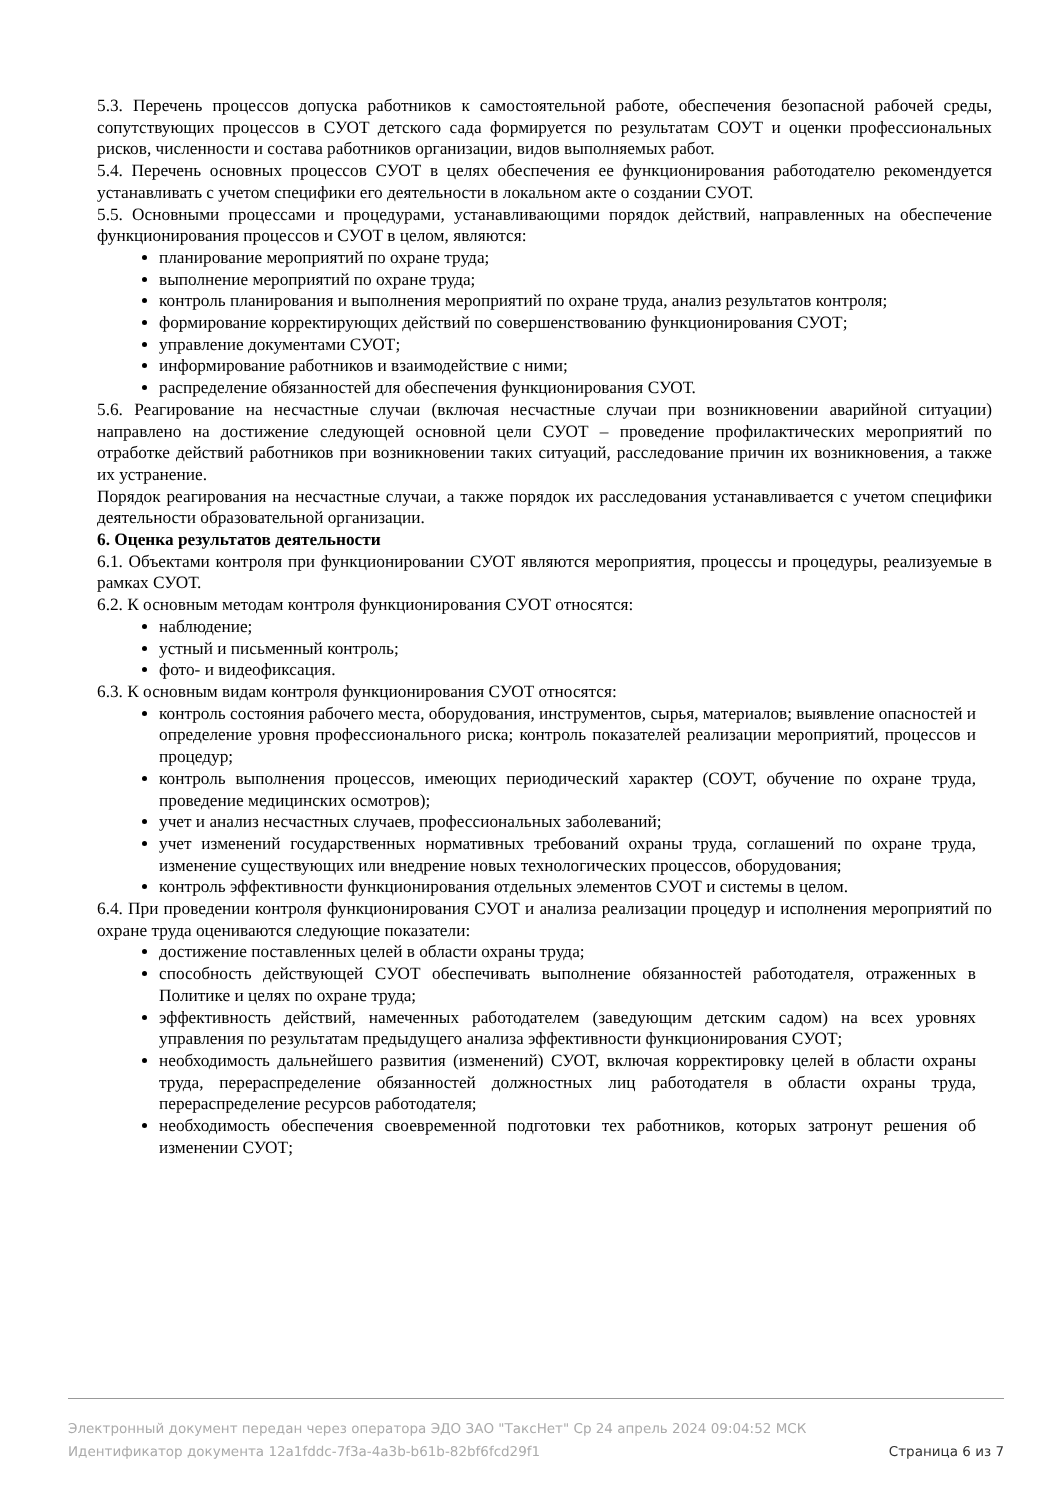5.3. Перечень процессов допуска работников к самостоятельной работе, обеспечения безопасной рабочей среды, сопутствующих процессов в СУОТ детского сада формируется по результатам СОУТ и оценки профессиональных рисков, численности и состава работников организации, видов выполняемых работ.
5.4. Перечень основных процессов СУОТ в целях обеспечения ее функционирования работодателю рекомендуется устанавливать с учетом специфики его деятельности в локальном акте о создании СУОТ.
5.5. Основными процессами и процедурами, устанавливающими порядок действий, направленных на обеспечение функционирования процессов и СУОТ в целом, являются:
планирование мероприятий по охране труда;
выполнение мероприятий по охране труда;
контроль планирования и выполнения мероприятий по охране труда, анализ результатов контроля;
формирование корректирующих действий по совершенствованию функционирования СУОТ;
управление документами СУОТ;
информирование работников и взаимодействие с ними;
распределение обязанностей для обеспечения функционирования СУОТ.
5.6. Реагирование на несчастные случаи (включая несчастные случаи при возникновении аварийной ситуации) направлено на достижение следующей основной цели СУОТ – проведение профилактических мероприятий по отработке действий работников при возникновении таких ситуаций, расследование причин их возникновения, а также их устранение.
Порядок реагирования на несчастные случаи, а также порядок их расследования устанавливается с учетом специфики деятельности образовательной организации.
6. Оценка результатов деятельности
6.1. Объектами контроля при функционировании СУОТ являются мероприятия, процессы и процедуры, реализуемые в рамках СУОТ.
6.2. К основным методам контроля функционирования СУОТ относятся:
наблюдение;
устный и письменный контроль;
фото- и видеофиксация.
6.3. К основным видам контроля функционирования СУОТ относятся:
контроль состояния рабочего места, оборудования, инструментов, сырья, материалов; выявление опасностей и определение уровня профессионального риска; контроль показателей реализации мероприятий, процессов и процедур;
контроль выполнения процессов, имеющих периодический характер (СОУТ, обучение по охране труда, проведение медицинских осмотров);
учет и анализ несчастных случаев, профессиональных заболеваний;
учет изменений государственных нормативных требований охраны труда, соглашений по охране труда, изменение существующих или внедрение новых технологических процессов, оборудования;
контроль эффективности функционирования отдельных элементов СУОТ и системы в целом.
6.4. При проведении контроля функционирования СУОТ и анализа реализации процедур и исполнения мероприятий по охране труда оцениваются следующие показатели:
достижение поставленных целей в области охраны труда;
способность действующей СУОТ обеспечивать выполнение обязанностей работодателя, отраженных в Политике и целях по охране труда;
эффективность действий, намеченных работодателем (заведующим детским садом) на всех уровнях управления по результатам предыдущего анализа эффективности функционирования СУОТ;
необходимость дальнейшего развития (изменений) СУОТ, включая корректировку целей в области охраны труда, перераспределение обязанностей должностных лиц работодателя в области охраны труда, перераспределение ресурсов работодателя;
необходимость обеспечения своевременной подготовки тех работников, которых затронут решения об изменении СУОТ;
Электронный документ передан через оператора ЭДО ЗАО "ТаксНет" Ср 24 апрель 2024 09:04:52 МСК
Идентификатор документа 12a1fddc-7f3a-4a3b-b61b-82bf6fcd29f1 Страница 6 из 7